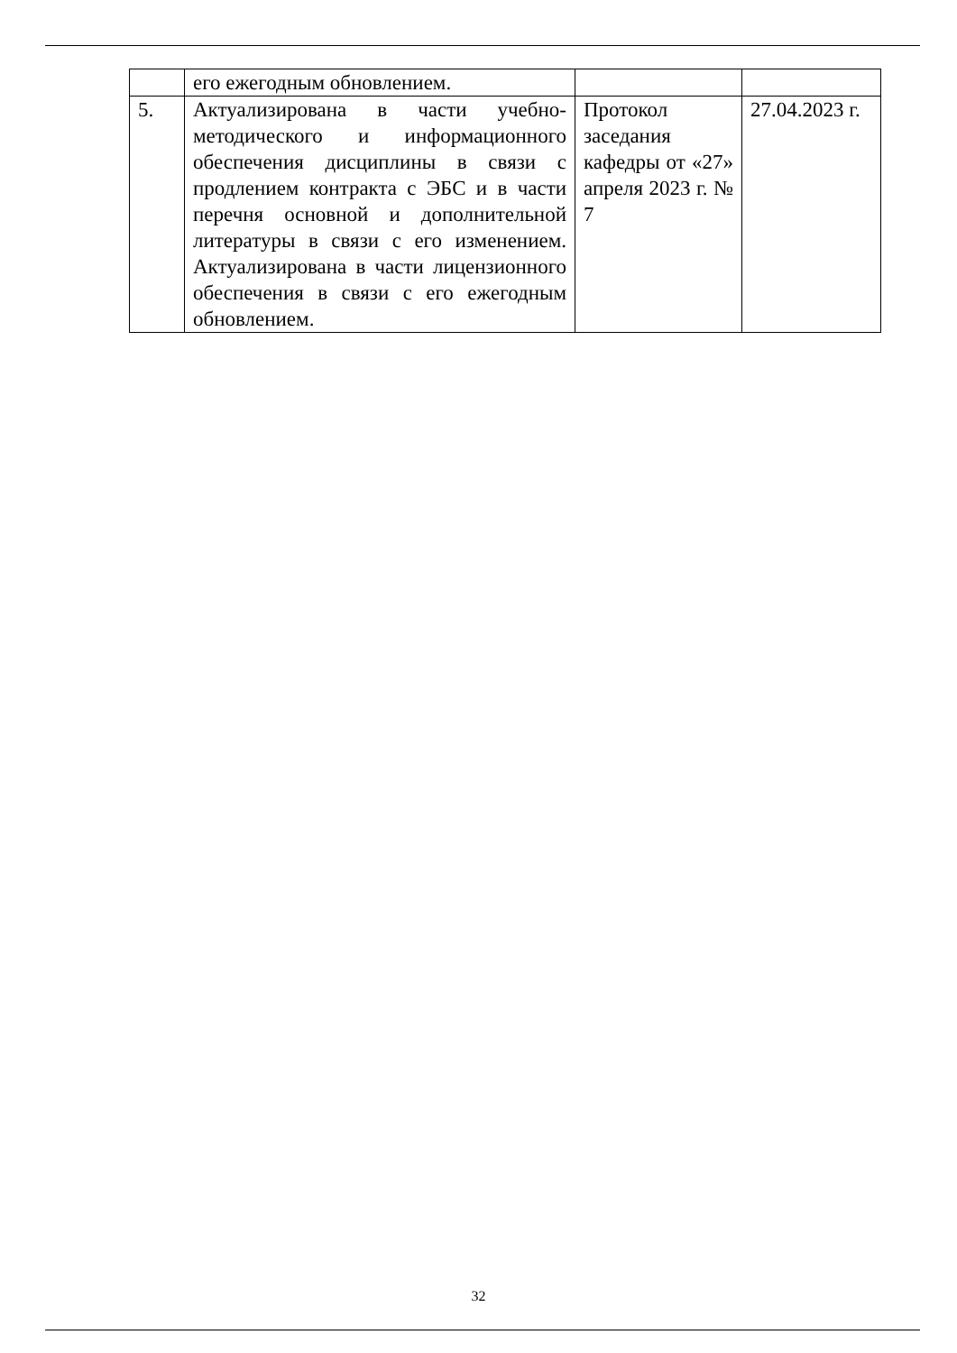| | его ежегодным обновлением. | | |
| 5. | Актуализирована в части учебно-методического и информационного обеспечения дисциплины в связи с продлением контракта с ЭБС и в части перечня основной и дополнительной литературы в связи с его изменением. Актуализирована в части лицензионного обеспечения в связи с его ежегодным обновлением. | Протокол заседания кафедры от «27» апреля 2023 г. № 7 | 27.04.2023 г. |
32